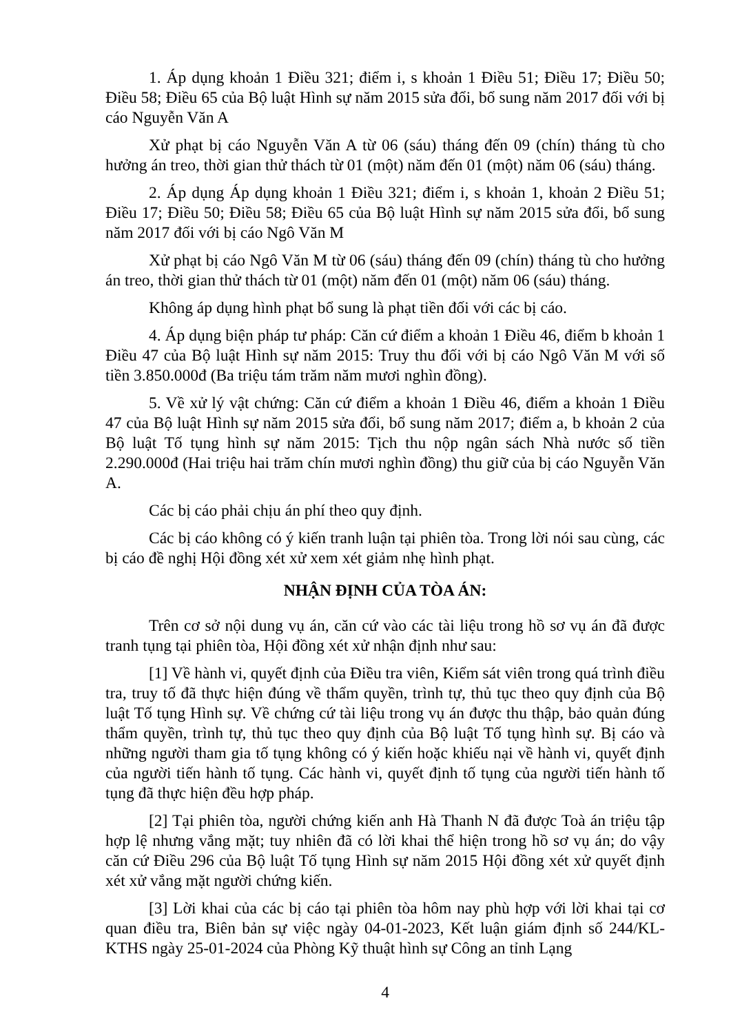1. Áp dụng khoản 1 Điều 321; điểm i, s khoản 1 Điều 51; Điều 17; Điều 50; Điều 58; Điều 65 của Bộ luật Hình sự năm 2015 sửa đổi, bổ sung năm 2017 đối với bị cáo Nguyễn Văn A
Xử phạt bị cáo Nguyễn Văn A từ 06 (sáu) tháng đến 09 (chín) tháng tù cho hưởng án treo, thời gian thử thách từ 01 (một) năm đến 01 (một) năm 06 (sáu) tháng.
2. Áp dụng Áp dụng khoản 1 Điều 321; điểm i, s khoản 1, khoản 2 Điều 51; Điều 17; Điều 50; Điều 58; Điều 65 của Bộ luật Hình sự năm 2015 sửa đổi, bổ sung năm 2017 đối với bị cáo Ngô Văn M
Xử phạt bị cáo Ngô Văn M từ 06 (sáu) tháng đến 09 (chín) tháng tù cho hưởng án treo, thời gian thử thách từ 01 (một) năm đến 01 (một) năm 06 (sáu) tháng.
Không áp dụng hình phạt bổ sung là phạt tiền đối với các bị cáo.
4. Áp dụng biện pháp tư pháp: Căn cứ điểm a khoản 1 Điều 46, điểm b khoản 1 Điều 47 của Bộ luật Hình sự năm 2015: Truy thu đối với bị cáo Ngô Văn M với số tiền 3.850.000đ (Ba triệu tám trăm năm mươi nghìn đồng).
5. Về xử lý vật chứng: Căn cứ điểm a khoản 1 Điều 46, điểm a khoản 1 Điều 47 của Bộ luật Hình sự năm 2015 sửa đổi, bổ sung năm 2017; điểm a, b khoản 2 của Bộ luật Tố tụng hình sự năm 2015: Tịch thu nộp ngân sách Nhà nước số tiền 2.290.000đ (Hai triệu hai trăm chín mươi nghìn đồng) thu giữ của bị cáo Nguyễn Văn A.
Các bị cáo phải chịu án phí theo quy định.
Các bị cáo không có ý kiến tranh luận tại phiên tòa. Trong lời nói sau cùng, các bị cáo đề nghị Hội đồng xét xử xem xét giảm nhẹ hình phạt.
NHẬN ĐỊNH CỦA TÒA ÁN:
Trên cơ sở nội dung vụ án, căn cứ vào các tài liệu trong hồ sơ vụ án đã được tranh tụng tại phiên tòa, Hội đồng xét xử nhận định như sau:
[1] Về hành vi, quyết định của Điều tra viên, Kiểm sát viên trong quá trình điều tra, truy tố đã thực hiện đúng về thẩm quyền, trình tự, thủ tục theo quy định của Bộ luật Tố tụng Hình sự. Về chứng cứ tài liệu trong vụ án được thu thập, bảo quản đúng thẩm quyền, trình tự, thủ tục theo quy định của Bộ luật Tố tụng hình sự. Bị cáo và những người tham gia tố tụng không có ý kiến hoặc khiếu nại về hành vi, quyết định của người tiến hành tố tụng. Các hành vi, quyết định tố tụng của người tiến hành tố tụng đã thực hiện đều hợp pháp.
[2] Tại phiên tòa, người chứng kiến anh Hà Thanh N đã được Toà án triệu tập hợp lệ nhưng vắng mặt; tuy nhiên đã có lời khai thể hiện trong hồ sơ vụ án; do vậy căn cứ Điều 296 của Bộ luật Tố tụng Hình sự năm 2015 Hội đồng xét xử quyết định xét xử vắng mặt người chứng kiến.
[3] Lời khai của các bị cáo tại phiên tòa hôm nay phù hợp với lời khai tại cơ quan điều tra, Biên bản sự việc ngày 04-01-2023, Kết luận giám định số 244/KL-KTHS ngày 25-01-2024 của Phòng Kỹ thuật hình sự Công an tỉnh Lạng
4